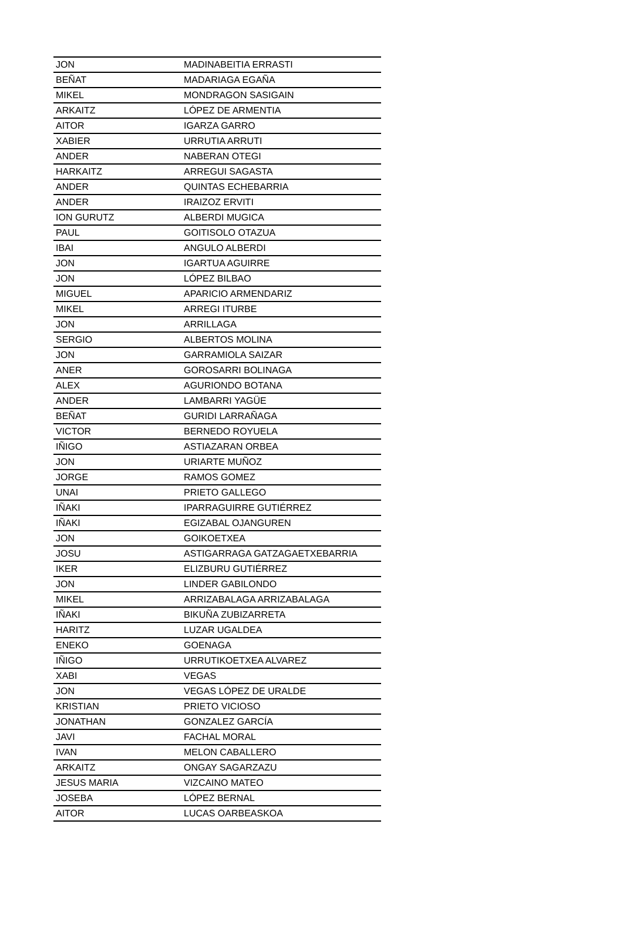| JON | MADINABEITIA ERRASTI |
| BEÑAT | MADARIAGA EGAÑA |
| MIKEL | MONDRAGON SASIGAIN |
| ARKAITZ | LÓPEZ DE ARMENTIA |
| AITOR | IGARZA GARRO |
| XABIER | URRUTIA ARRUTI |
| ANDER | NABERAN OTEGI |
| HARKAITZ | ARREGUI SAGASTA |
| ANDER | QUINTAS ECHEBARRIA |
| ANDER | IRAIZOZ ERVITI |
| ION GURUTZ | ALBERDI MUGICA |
| PAUL | GOITISOLO OTAZUA |
| IBAI | ANGULO ALBERDI |
| JON | IGARTUA AGUIRRE |
| JON | LÓPEZ BILBAO |
| MIGUEL | APARICIO ARMENDARIZ |
| MIKEL | ARREGI ITURBE |
| JON | ARRILLAGA |
| SERGIO | ALBERTOS MOLINA |
| JON | GARRAMIOLA SAIZAR |
| ANER | GOROSARRI BOLINAGA |
| ALEX | AGURIONDO BOTANA |
| ANDER | LAMBARRI YAGÜE |
| BEÑAT | GURIDI LARRAÑAGA |
| VICTOR | BERNEDO ROYUELA |
| IÑIGO | ASTIAZARAN ORBEA |
| JON | URIARTE MUÑOZ |
| JORGE | RAMOS GOMEZ |
| UNAI | PRIETO GALLEGO |
| IÑAKI | IPARRAGUIRRE GUTIÉRREZ |
| IÑAKI | EGIZABAL OJANGUREN |
| JON | GOIKOETXEA |
| JOSU | ASTIGARRAGA GATZAGAETXEBARRIA |
| IKER | ELIZBURU GUTIÉRREZ |
| JON | LINDER GABILONDO |
| MIKEL | ARRIZABALAGA ARRIZABALAGA |
| IÑAKI | BIKUÑA ZUBIZARRETA |
| HARITZ | LUZAR UGALDEA |
| ENEKO | GOENAGA |
| IÑIGO | URRUTIKOETXEA ALVAREZ |
| XABI | VEGAS |
| JON | VEGAS LÓPEZ DE URALDE |
| KRISTIAN | PRIETO VICIOSO |
| JONATHAN | GONZALEZ GARCÍA |
| JAVI | FACHAL MORAL |
| IVAN | MELON CABALLERO |
| ARKAITZ | ONGAY SAGARZAZU |
| JESUS MARIA | VIZCAINO MATEO |
| JOSEBA | LÓPEZ BERNAL |
| AITOR | LUCAS OARBEASKOA |